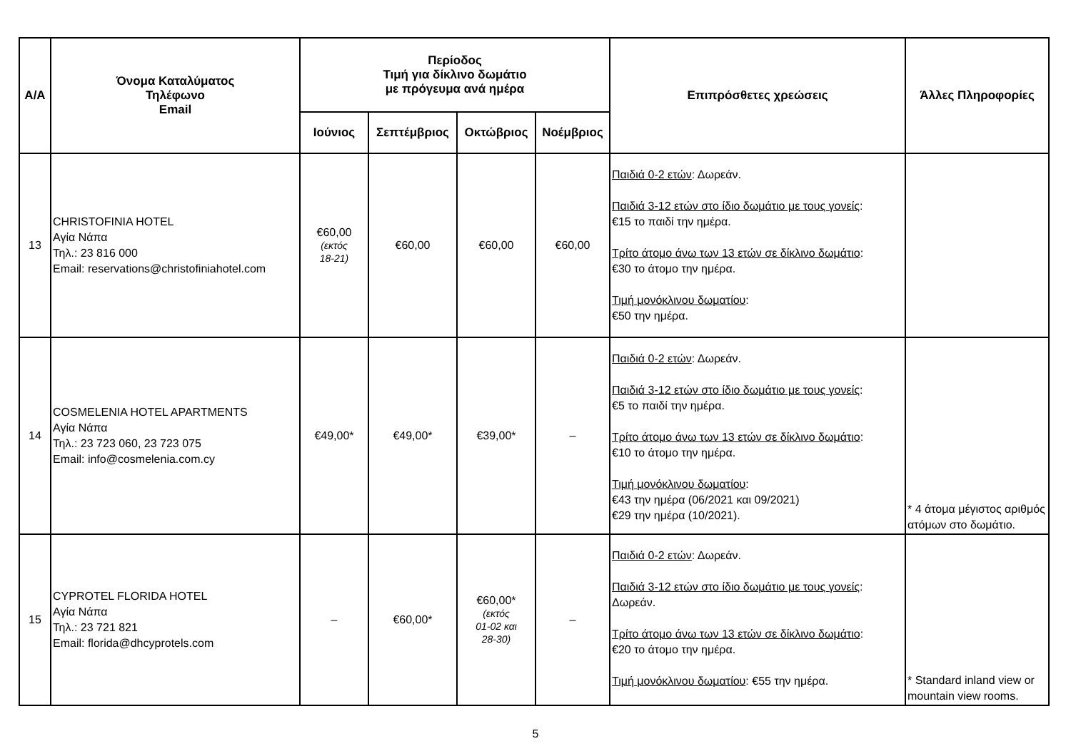| Α/Α | Όνομα Καταλύματος Τηλέφωνο Email | Περίοδος Τιμή για δίκλινο δωμάτιο με πρόγευμα ανά ημέρα | | | | Επιπρόσθετες χρεώσεις | Άλλες Πληροφορίες |
| --- | --- | --- | --- | --- | --- | --- | --- |
| | | Ιούνιος | Σεπτέμβριος | Οκτώβριος | Νοέμβριος | | |
| 13 | CHRISTOFINIA HOTEL Αγία Νάπα Τηλ.: 23 816 000 Email: reservations@christofiniahotel.com | €60,00 (εκτός 18-21) | €60,00 | €60,00 | €60,00 | Παιδιά 0-2 ετών : Δωρεάν. Παιδιά 3-12 ετών στο ίδιο δωμάτιο με τους γονείς : €15 το παιδί την ημέρα. Τρίτο άτομο άνω των 13 ετών σε δίκλινο δωμάτιο : €30 το άτομο την ημέρα. Τιμή μονόκλινου δωματίου : €50 την ημέρα. | |
| 14 | COSMELENIA HOTEL APARTMENTS Αγία Νάπα Τηλ.: 23 723 060, 23 723 075 Email: info@cosmelenia.com.cy | €49,00* | €49,00* | €39,00* | – | Παιδιά 0-2 ετών : Δωρεάν. Παιδιά 3-12 ετών στο ίδιο δωμάτιο με τους γονείς : €5 το παιδί την ημέρα. Τρίτο άτομο άνω των 13 ετών σε δίκλινο δωμάτιο : €10 το άτομο την ημέρα. Τιμή μονόκλινου δωματίου : €43 την ημέρα (06/2021 και 09/2021) €29 την ημέρα (10/2021). | * 4 άτομα μέγιστος αριθμός ατόμων στο δωμάτιο. |
| 15 | CYPROTEL FLORIDA HOTEL Αγία Νάπα Τηλ.: 23 721 821 Email: florida@dhcyprotels.com | – | €60,00* | €60,00* (εκτός 01-02 και 28-30) | – | Παιδιά 0-2 ετών : Δωρεάν. Παιδιά 3-12 ετών στο ίδιο δωμάτιο με τους γονείς : Δωρεάν. Τρίτο άτομο άνω των 13 ετών σε δίκλινο δωμάτιο : €20 το άτομο την ημέρα. Τιμή μονόκλινου δωματίου : €55 την ημέρα. | * Standard inland view or mountain view rooms. |
5